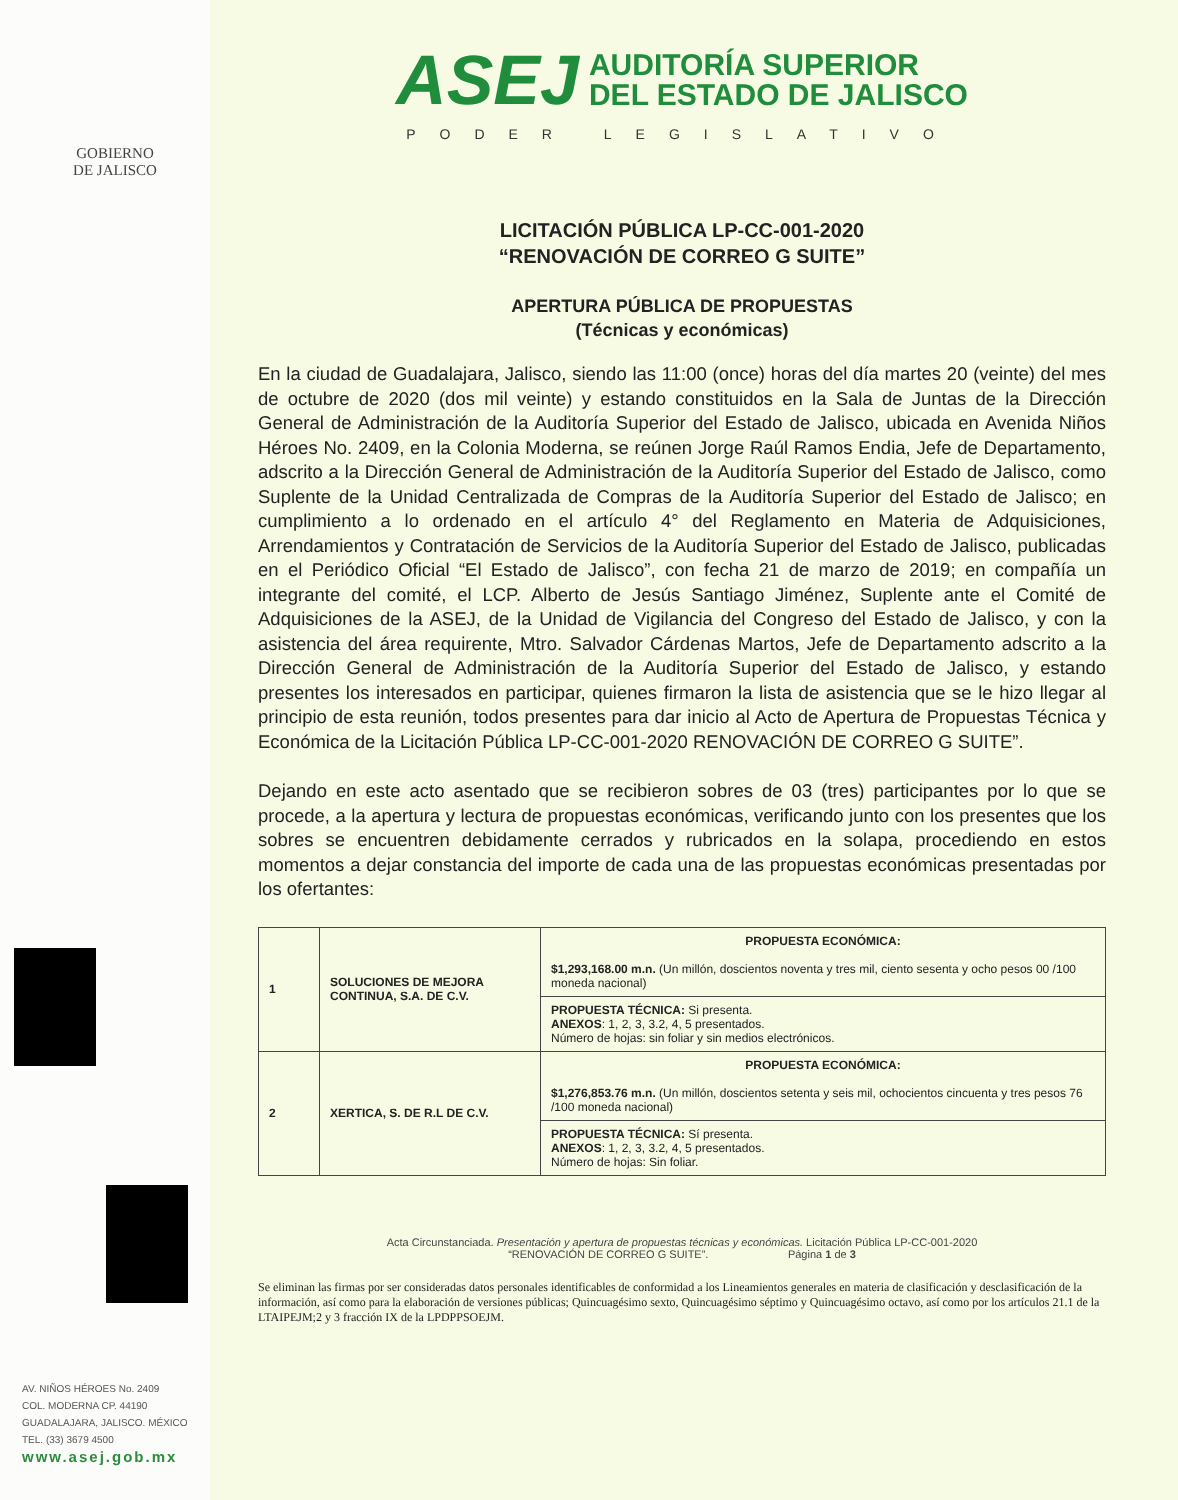GOBIERNO
DE JALISCO
ASEJ
AUDITORÍA SUPERIOR
DEL ESTADO DE JALISCO
PODER LEGISLATIVO
LICITACIÓN PÚBLICA LP-CC-001-2020
“RENOVACIÓN DE CORREO G SUITE”
APERTURA PÚBLICA DE PROPUESTAS
(Técnicas y económicas)
En la ciudad de Guadalajara, Jalisco, siendo las 11:00 (once) horas del día martes 20 (veinte) del mes de octubre de 2020 (dos mil veinte) y estando constituidos en la Sala de Juntas de la Dirección General de Administración de la Auditoría Superior del Estado de Jalisco, ubicada en Avenida Niños Héroes No. 2409, en la Colonia Moderna, se reúnen Jorge Raúl Ramos Endia, Jefe de Departamento, adscrito a la Dirección General de Administración de la Auditoría Superior del Estado de Jalisco, como Suplente de la Unidad Centralizada de Compras de la Auditoría Superior del Estado de Jalisco; en cumplimiento a lo ordenado en el artículo 4° del Reglamento en Materia de Adquisiciones, Arrendamientos y Contratación de Servicios de la Auditoría Superior del Estado de Jalisco, publicadas en el Periódico Oficial “El Estado de Jalisco”, con fecha 21 de marzo de 2019; en compañía un integrante del comité, el LCP. Alberto de Jesús Santiago Jiménez, Suplente ante el Comité de Adquisiciones de la ASEJ, de la Unidad de Vigilancia del Congreso del Estado de Jalisco, y con la asistencia del área requirente, Mtro. Salvador Cárdenas Martos, Jefe de Departamento adscrito a la Dirección General de Administración de la Auditoría Superior del Estado de Jalisco, y estando presentes los interesados en participar, quienes firmaron la lista de asistencia que se le hizo llegar al principio de esta reunión, todos presentes para dar inicio al Acto de Apertura de Propuestas Técnica y Económica de la Licitación Pública LP-CC-001-2020 RENOVACIÓN DE CORREO G SUITE”.
Dejando en este acto asentado que se recibieron sobres de 03 (tres) participantes por lo que se procede, a la apertura y lectura de propuestas económicas, verificando junto con los presentes que los sobres se encuentren debidamente cerrados y rubricados en la solapa, procediendo en estos momentos a dejar constancia del importe de cada una de las propuestas económicas presentadas por los ofertantes:
| 1 | SOLUCIONES DE MEJORA CONTINUA, S.A. DE C.V. | PROPUESTA ECONÓMICA: $1,293,168.00 m.n. (Un millón, doscientos noventa y tres mil, ciento sesenta y ocho pesos 00 /100 moneda nacional) |
| | | PROPUESTA TÉCNICA: Si presenta. ANEXOS : 1, 2, 3, 3.2, 4, 5 presentados. Número de hojas: sin foliar y sin medios electrónicos. |
| 2 | XERTICA, S. DE R.L DE C.V. | PROPUESTA ECONÓMICA: $1,276,853.76 m.n. (Un millón, doscientos setenta y seis mil, ochocientos cincuenta y tres pesos 76 /100 moneda nacional) |
| | | PROPUESTA TÉCNICA: Sí presenta. ANEXOS : 1, 2, 3, 3.2, 4, 5 presentados. Número de hojas: Sin foliar. |
Acta Circunstanciada. Presentación y apertura de propuestas técnicas y económicas. Licitación Pública LP-CC-001-2020
“RENOVACIÓN DE CORREO G SUITE”. Página 1 de 3
Se eliminan las firmas por ser consideradas datos personales identificables de conformidad a los Lineamientos generales en materia de clasificación y desclasificación de la información, así como para la elaboración de versiones públicas; Quincuagésimo sexto, Quincuagésimo séptimo y Quincuagésimo octavo, así como por los artículos 21.1 de la LTAIPEJM;2 y 3 fracción IX de la LPDPPSOEJM.
AV. NIÑOS HÉROES No. 2409
COL. MODERNA CP. 44190
GUADALAJARA, JALISCO. MÉXICO
TEL. (33) 3679 4500
www.asej.gob.mx